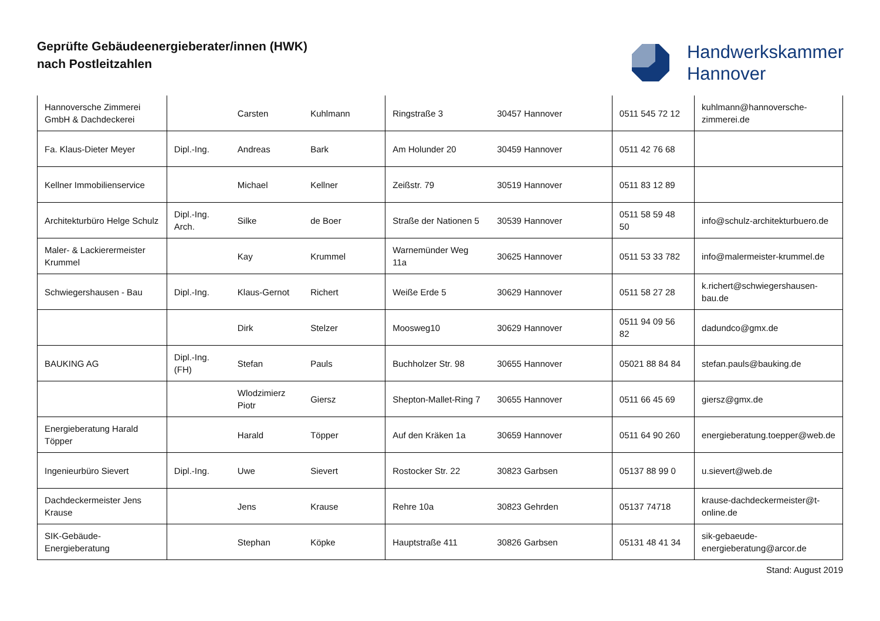Geprüfte Gebäudeenergieberater/innen (HWK)
nach Postleitzahlen
Handwerkskammer
Hannover
| Hannoversche Zimmerei GmbH & Dachdeckerei | | Carsten | Kuhlmann | Ringstraße 3 | 30457 Hannover | 0511 545 72 12 | kuhlmann@hannoversche-zimmerei.de |
| Fa. Klaus-Dieter Meyer | Dipl.-Ing. | Andreas | Bark | Am Holunder 20 | 30459 Hannover | 0511 42 76 68 | |
| Kellner Immobilienservice | | Michael | Kellner | Zeißstr. 79 | 30519 Hannover | 0511 83 12 89 | |
| Architekturbüro Helge Schulz | Dipl.-Ing. Arch. | Silke | de Boer | Straße der Nationen 5 | 30539 Hannover | 0511 58 59 48 50 | info@schulz-architekturbuero.de |
| Maler- & Lackierermeister Krummel | | Kay | Krummel | Warnemünder Weg 11a | 30625 Hannover | 0511 53 33 782 | info@malermeister-krummel.de |
| Schwiegershausen - Bau | Dipl.-Ing. | Klaus-Gernot | Richert | Weiße Erde 5 | 30629 Hannover | 0511 58 27 28 | k.richert@schwiegershausen-bau.de |
| | | Dirk | Stelzer | Moosweg10 | 30629 Hannover | 0511 94 09 56 82 | dadundco@gmx.de |
| BAUKING AG | Dipl.-Ing. (FH) | Stefan | Pauls | Buchholzer Str. 98 | 30655 Hannover | 05021 88 84 84 | stefan.pauls@bauking.de |
| | | Wlodzimierz Piotr | Giersz | Shepton-Mallet-Ring 7 | 30655 Hannover | 0511 66 45 69 | giersz@gmx.de |
| Energieberatung Harald Töpper | | Harald | Töpper | Auf den Kräken 1a | 30659 Hannover | 0511 64 90 260 | energieberatung.toepper@web.de |
| Ingenieurbüro Sievert | Dipl.-Ing. | Uwe | Sievert | Rostocker Str. 22 | 30823 Garbsen | 05137 88 99 0 | u.sievert@web.de |
| Dachdeckermeister Jens Krause | | Jens | Krause | Rehre 10a | 30823 Gehrden | 05137 74718 | krause-dachdeckermeister@t-online.de |
| SIK-Gebäude-Energieberatung | | Stephan | Köpke | Hauptstraße 411 | 30826 Garbsen | 05131 48 41 34 | sik-gebaeude-energieberatung@arcor.de |
Stand: August 2019